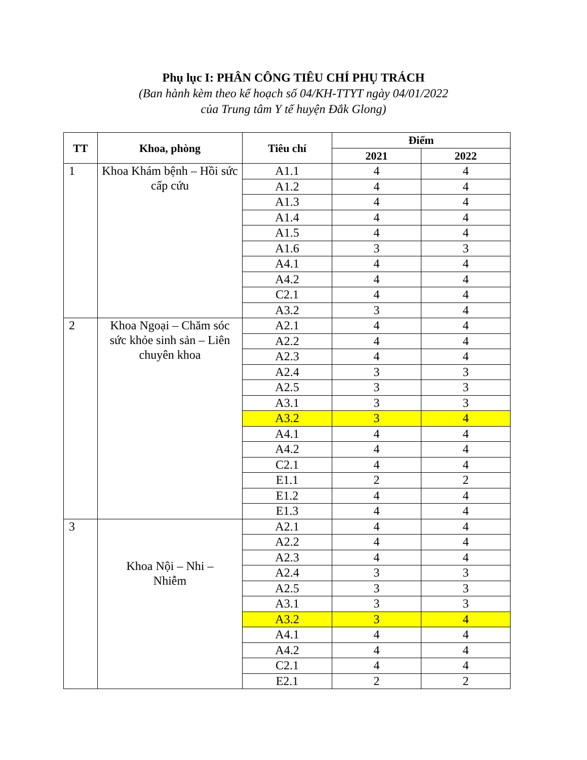Phụ lục I: PHÂN CÔNG TIÊU CHÍ PHỤ TRÁCH
(Ban hành kèm theo kế hoạch số 04/KH-TTYT ngày 04/01/2022
của Trung tâm Y tế huyện Đắk Glong)
| TT | Khoa, phòng | Tiêu chí | Điểm | |
| --- | --- | --- | --- | --- |
| | | | 2021 | 2022 |
| 1 | Khoa Khám bệnh – Hồi sức cấp cứu | A1.1 | 4 | 4 |
| | | A1.2 | 4 | 4 |
| | | A1.3 | 4 | 4 |
| | | A1.4 | 4 | 4 |
| | | A1.5 | 4 | 4 |
| | | A1.6 | 3 | 3 |
| | | A4.1 | 4 | 4 |
| | | A4.2 | 4 | 4 |
| | | C2.1 | 4 | 4 |
| | | A3.2 | 3 | 4 |
| 2 | Khoa Ngoại – Chăm sóc sức khỏe sinh sản – Liên chuyên khoa | A2.1 | 4 | 4 |
| | | A2.2 | 4 | 4 |
| | | A2.3 | 4 | 4 |
| | | A2.4 | 3 | 3 |
| | | A2.5 | 3 | 3 |
| | | A3.1 | 3 | 3 |
| | | A3.2 | 3 | 4 |
| | | A4.1 | 4 | 4 |
| | | A4.2 | 4 | 4 |
| | | C2.1 | 4 | 4 |
| | | E1.1 | 2 | 2 |
| | | E1.2 | 4 | 4 |
| | | E1.3 | 4 | 4 |
| 3 | Khoa Nội – Nhi – Nhiễm | A2.1 | 4 | 4 |
| | | A2.2 | 4 | 4 |
| | | A2.3 | 4 | 4 |
| | | A2.4 | 3 | 3 |
| | | A2.5 | 3 | 3 |
| | | A3.1 | 3 | 3 |
| | | A3.2 | 3 | 4 |
| | | A4.1 | 4 | 4 |
| | | A4.2 | 4 | 4 |
| | | C2.1 | 4 | 4 |
| | | E2.1 | 2 | 2 |